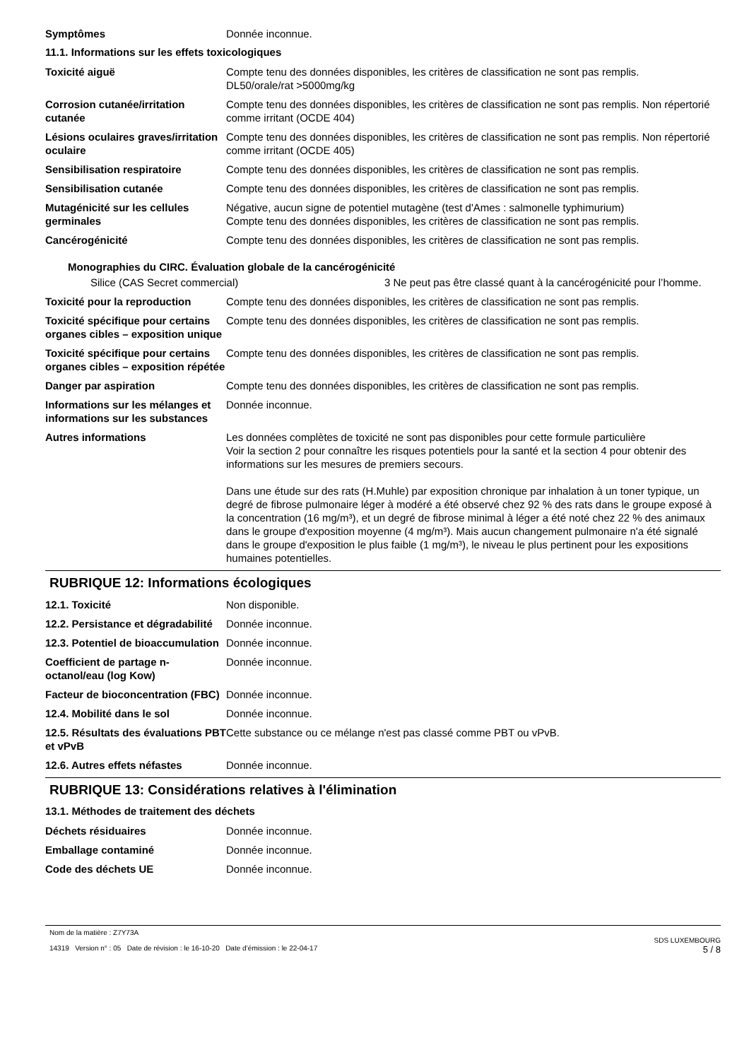Symptômes Donnée inconnue.
11.1. Informations sur les effets toxicologiques
Toxicité aiguë Compte tenu des données disponibles, les critères de classification ne sont pas remplis.
DL50/orale/rat >5000mg/kg
Corrosion cutanée/irritation cutanée
Compte tenu des données disponibles, les critères de classification ne sont pas remplis. Non répertorié comme irritant (OCDE 404)
Lésions oculaires graves/irritation oculaire
Compte tenu des données disponibles, les critères de classification ne sont pas remplis. Non répertorié comme irritant (OCDE 405)
Sensibilisation respiratoire Compte tenu des données disponibles, les critères de classification ne sont pas remplis.
Sensibilisation cutanée Compte tenu des données disponibles, les critères de classification ne sont pas remplis.
Mutagénicité sur les cellules germinales
Négative, aucun signe de potentiel mutagène (test d'Ames : salmonelle typhimurium)
Compte tenu des données disponibles, les critères de classification ne sont pas remplis.
Cancérogénicité Compte tenu des données disponibles, les critères de classification ne sont pas remplis.
Monographies du CIRC. Évaluation globale de la cancérogénicité
Silice (CAS Secret commercial) 3 Ne peut pas être classé quant à la cancérogénicité pour l’homme.
Toxicité pour la reproduction
Compte tenu des données disponibles, les critères de classification ne sont pas remplis.
Toxicité spécifique pour certains organes cibles – exposition unique
Compte tenu des données disponibles, les critères de classification ne sont pas remplis.
Toxicité spécifique pour certains organes cibles – exposition répétée
Compte tenu des données disponibles, les critères de classification ne sont pas remplis.
Danger par aspiration Compte tenu des données disponibles, les critères de classification ne sont pas remplis.
Informations sur les mélanges et informations sur les substances
Donnée inconnue.
Autres informations Les données complètes de toxicité ne sont pas disponibles pour cette formule particulière
Voir la section 2 pour connaître les risques potentiels pour la santé et la section 4 pour obtenir des informations sur les mesures de premiers secours.
Dans une étude sur des rats (H.Muhle) par exposition chronique par inhalation à un toner typique, un degré de fibrose pulmonaire léger à modéré a été observé chez 92 % des rats dans le groupe exposé à la concentration (16 mg/m³), et un degré de fibrose minimal à léger a été noté chez 22 % des animaux dans le groupe d'exposition moyenne (4 mg/m³). Mais aucun changement pulmonaire n'a été signalé dans le groupe d'exposition le plus faible (1 mg/m³), le niveau le plus pertinent pour les expositions humaines potentielles.
RUBRIQUE 12: Informations écologiques
12.1. Toxicité Non disponible.
12.2. Persistance et dégradabilité
Donnée inconnue.
12.3. Potentiel de bioaccumulation
Donnée inconnue.
Coefficient de partage n-octanol/eau (log Kow)
Donnée inconnue.
Facteur de bioconcentration (FBC)
Donnée inconnue.
12.4. Mobilité dans le sol Donnée inconnue.
12.5. Résultats des évaluations PBT et vPvB
Cette substance ou ce mélange n'est pas classé comme PBT ou vPvB.
12.6. Autres effets néfastes Donnée inconnue.
RUBRIQUE 13: Considérations relatives à l'élimination
13.1. Méthodes de traitement des déchets
Déchets résiduaires Donnée inconnue.
Emballage contaminé Donnée inconnue.
Code des déchets UE Donnée inconnue.
Nom de la matière : Z7Y73A
14319 Version n° : 05 Date de révision : le 16-10-20 Date d’émission : le 22-04-17
SDS LUXEMBOURG
5 / 8